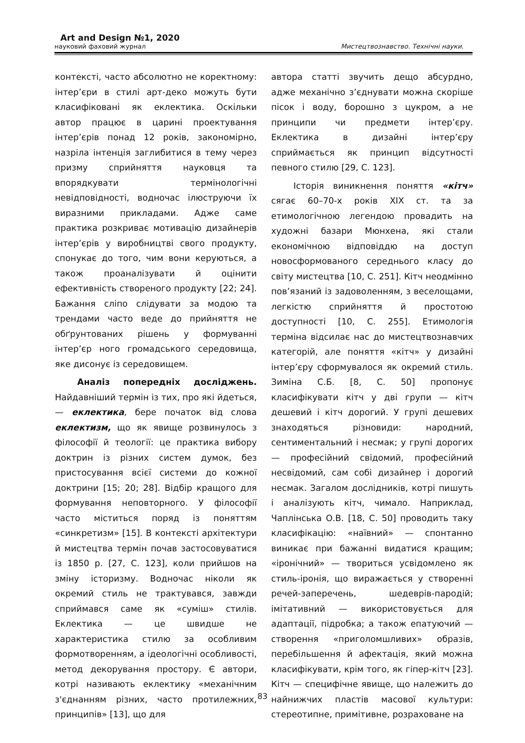Art and Design №1, 2020
науковий фаховий журнал Мистецтвознавство. Технічні науки.
контексті, часто абсолютно не коректному: інтер’єри в стилі арт-деко можуть бути класифіковані як еклектика. Оскільки автор працює в царині проектування інтер’єрів понад 12 років, закономірно, назріла інтенція заглибитися в тему через призму сприйняття науковця та впорядкувати термінологічні невідповідності, водночас ілюструючи їх виразними прикладами. Адже саме практика розкриває мотивацію дизайнерів інтер’єрів у виробництві свого продукту, спонукає до того, чим вони керуються, а також проаналізувати й оцінити ефективність створеного продукту [22; 24]. Бажання сліпо слідувати за модою та трендами часто веде до прийняття не обґрунтованих рішень у формуванні інтер’єр ного громадського середовища, яке дисонує із середовищем.
Аналіз попередніх досліджень. Найдавніший термін із тих, про які йдеться, — еклектика, бере початок від слова еклектизм, що як явище розвинулось з філософії й теології: це практика вибору доктрин із різних систем думок, без пристосування всієї системи до кожної доктрини [15; 20; 28]. Відбір кращого для формування неповторного. У філософії часто міститься поряд із поняттям «синкретизм» [15]. В контексті архітектури й мистецтва термін почав застосовуватися із 1850 р. [27, С. 123], коли прийшов на зміну історизму. Водночас ніколи як окремий стиль не трактувався, завжди сприймався саме як «суміш» стилів. Еклектика — це швидше не характеристика стилю за особливим формотворенням, а ідеологічні особливості, метод декорування простору. Є автори, котрі називають еклектику «механічним з'єднанням різних, часто протилежних, принципів» [13], що для
автора статті звучить дещо абсурдно, адже механічно з’єднувати можна скоріше пісок і воду, борошно з цукром, а не принципи чи предмети інтер’єру. Еклектика в дизайні інтер’єру сприймається як принцип відсутності певного стилю [29, С. 123].
Історія виникнення поняття «кітч» сягає 60–70-х років XIX ст. та за етимологічною легендою провадить на художні базари Мюнхена, які стали економічною відповіддю на доступ новосформованого середнього класу до світу мистецтва [10, С. 251]. Кітч неодмінно пов’язаний із задоволенням, з веселощами, легкістю сприйняття й простотою доступності [10, С. 255]. Етимологія терміна відсилає нас до мистецтвознавчих категорій, але поняття «кітч» у дизайні інтер’єру сформувалося як окремий стиль. Зиміна С.Б. [8, С. 50] пропонує класифікувати кітч у дві групи — кітч дешевий і кітч дорогий. У групі дешевих знаходяться різновиди: народний, сентиментальний і несмак; у групі дорогих — професійний свідомий, професійний несвідомий, сам собі дизайнер і дорогий несмак. Загалом дослідників, котрі пишуть і аналізують кітч, чимало. Наприклад, Чаплінська О.В. [18, С. 50] проводить таку класифікацію: «наївний» — спонтанно виникає при бажанні видатися кращим; «іронічний» — твориться усвідомлено як стиль-іронія, що виражається у створенні речей-заперечень, шедеврів-пародій; імітативний — використовується для адаптації, підробка; а також епатуючий — створення «приголомшливих» образів, перебільшення й афектація, який можна класифікувати, крім того, як гіпер-кітч [23]. Кітч — специфічне явище, що належить до найнижчих пластів масової культури: стереотипне, примітивне, розраховане на
83